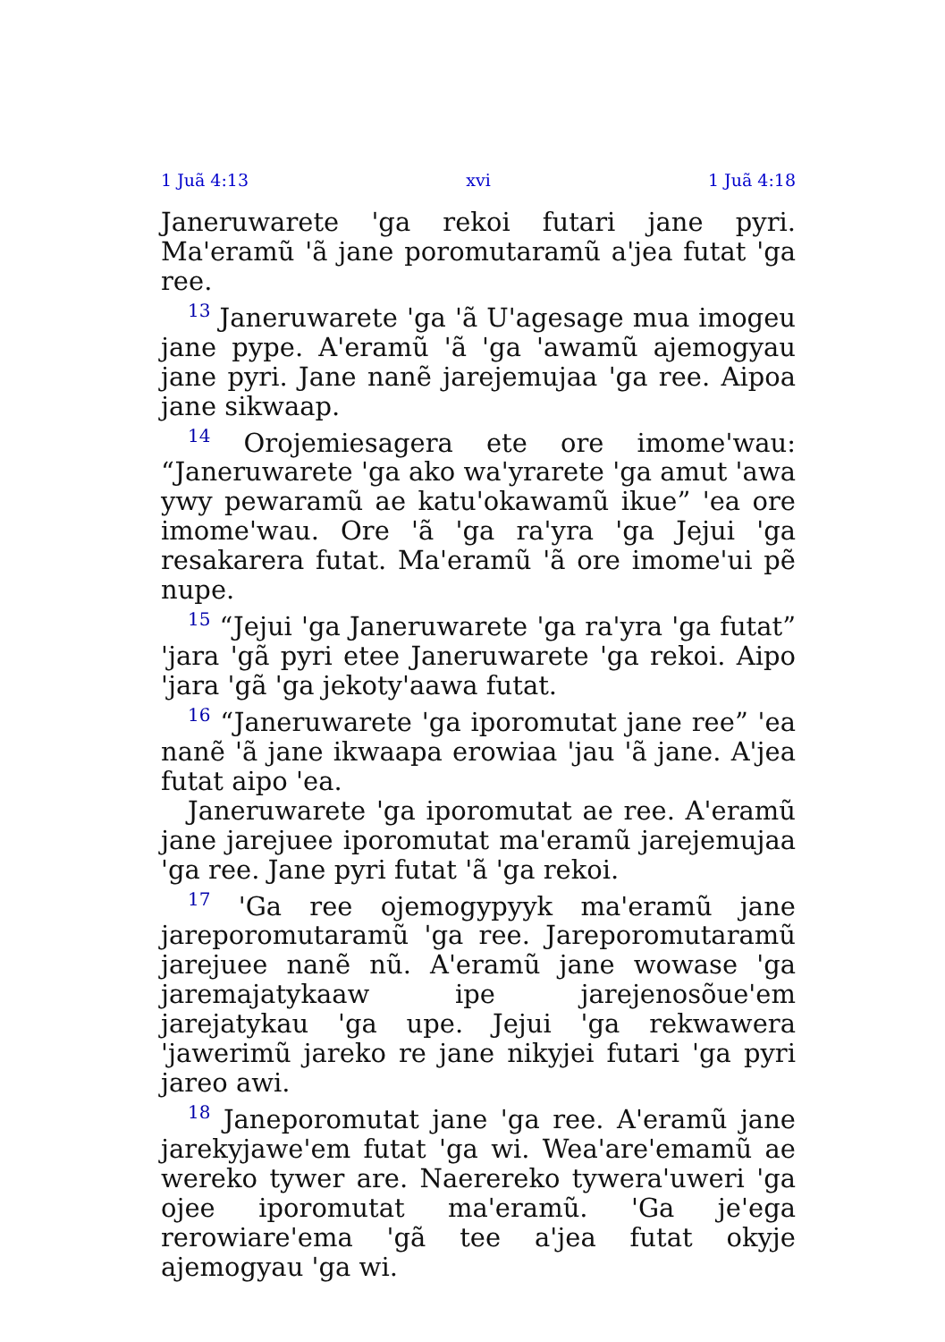1 Juã 4:13 xvi 1 Juã 4:18
Janeruwarete 'ga rekoi futari jane pyri. Ma'eramũ 'ã jane poromutaramũ a'jea futat 'ga ree.
<sup>13</sup> Janeruwarete 'ga 'ã U'agesage mua imogeu jane pype. A'eramũ 'ã 'ga 'awamũ ajemogyau jane pyri. Jane nanẽ jarejemujaa 'ga ree. Aipoa jane sikwaap.
<sup>14</sup> Orojemiesagera ete ore imome'wau: “Janeruwarete 'ga ako wa'yrarete 'ga amut 'awa ywy pewaramũ ae katu'okawamũ ikue” 'ea ore imome'wau. Ore 'ã 'ga ra'yra 'ga Jejui 'ga resakarera futat. Ma'eramũ 'ã ore imome'ui pẽ nupe.
<sup>15</sup> “Jejui 'ga Janeruwarete 'ga ra'yra 'ga futat” 'jara 'gã pyri etee Janeruwarete 'ga rekoi. Aipo 'jara 'gã 'ga jekoty'aawa futat.
<sup>16</sup> “Janeruwarete 'ga iporomutat jane ree” 'ea nanẽ 'ã jane ikwaapa erowiaa 'jau 'ã jane. A'jea futat aipo 'ea.
Janeruwarete 'ga iporomutat ae ree. A'eramũ jane jarejuee iporomutat ma'eramũ jarejemujaa 'ga ree. Jane pyri futat 'ã 'ga rekoi.
<sup>17</sup> 'Ga ree ojemogypyyk ma'eramũ jane jareporomutaramũ 'ga ree. Jareporomutaramũ jarejuee nanẽ nũ. A'eramũ jane wowase 'ga jaremajatykaaw ipe jarejenosõue'em jarejatykau 'ga upe. Jejui 'ga rekwawera 'jawerimũ jareko re jane nikyjei futari 'ga pyri jareo awi.
<sup>18</sup> Janeporomutat jane 'ga ree. A'eramũ jane jarekyjawe'em futat 'ga wi. Wea'are'emamũ ae wereko tywer are. Naerereko tywera'uweri 'ga ojee iporomutat ma'eramũ. 'Ga je'ega rerowiare'ema 'gã tee a'jea futat okyje ajemogyau 'ga wi.